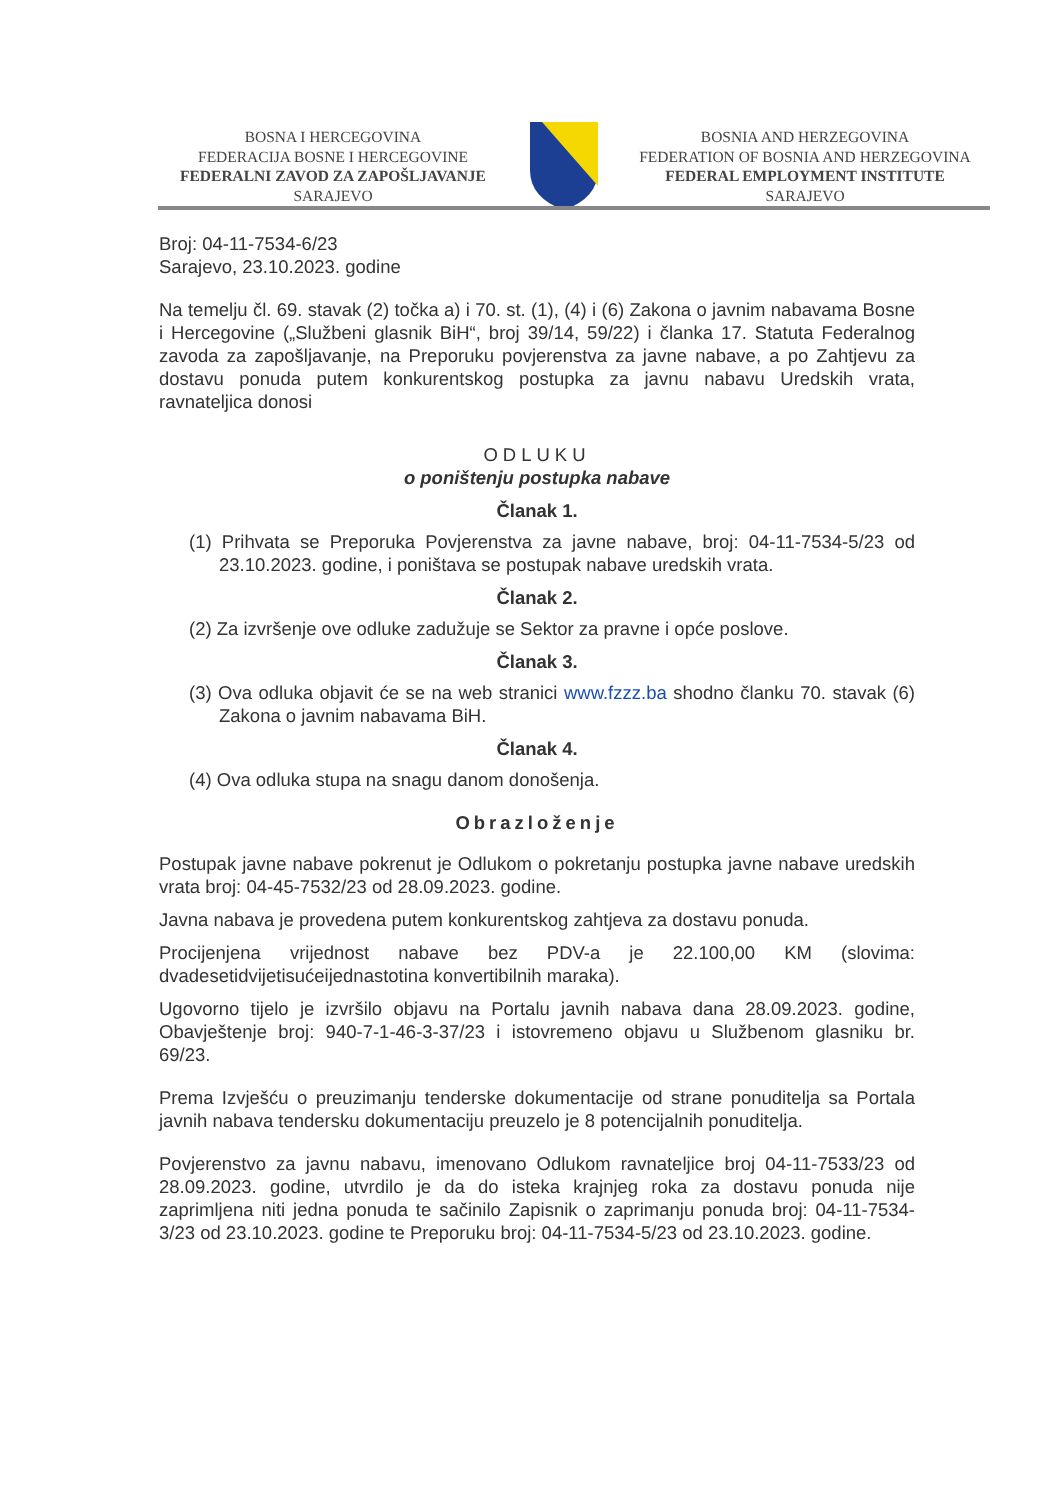BOSNA I HERCEGOVINA
FEDERACIJA BOSNE I HERCEGOVINE
FEDERALNI ZAVOD ZA ZAPOŠLJAVANJE
SARAJEVO
BOSNIA AND HERZEGOVINA
FEDERATION OF BOSNIA AND HERZEGOVINA
FEDERAL EMPLOYMENT INSTITUTE
SARAJEVO
Broj: 04-11-7534-6/23
Sarajevo, 23.10.2023. godine
Na temelju čl. 69. stavak (2) točka a) i 70. st. (1), (4) i (6) Zakona o javnim nabavama Bosne i Hercegovine („Službeni glasnik BiH“, broj 39/14, 59/22) i članka 17. Statuta Federalnog zavoda za zapošljavanje, na Preporuku povjerenstva za javne nabave, a po Zahtjevu za dostavu ponuda putem konkurentskog postupka za javnu nabavu Uredskih vrata, ravnateljica donosi
ODLUKU
o poništenju postupka nabave
Članak 1.
(1) Prihvata se Preporuka Povjerenstva za javne nabave, broj: 04-11-7534-5/23 od 23.10.2023. godine, i poništava se postupak nabave uredskih vrata.
Članak 2.
(2) Za izvršenje ove odluke zadužuje se Sektor za pravne i opće poslove.
Članak 3.
(3) Ova odluka objavit će se na web stranici www.fzzz.ba shodno članku 70. stavak (6) Zakona o javnim nabavama BiH.
Članak 4.
(4) Ova odluka stupa na snagu danom donošenja.
Obrazloženje
Postupak javne nabave pokrenut je Odlukom o pokretanju postupka javne nabave uredskih vrata broj: 04-45-7532/23 od 28.09.2023. godine.
Javna nabava je provedena putem konkurentskog zahtjeva za dostavu ponuda.
Procijenjena vrijednost nabave bez PDV-a je 22.100,00 KM (slovima: dvadesetidvijetisućeijednastotina konvertibilnih maraka).
Ugovorno tijelo je izvršilo objavu na Portalu javnih nabava dana 28.09.2023. godine, Obavještenje broj: 940-7-1-46-3-37/23 i istovremeno objavu u Službenom glasniku br. 69/23.
Prema Izvješću o preuzimanju tenderske dokumentacije od strane ponuditelja sa Portala javnih nabava tendersku dokumentaciju preuzelo je 8 potencijalnih ponuditelja.
Povjerenstvo za javnu nabavu, imenovano Odlukom ravnateljice broj 04-11-7533/23 od 28.09.2023. godine, utvrdilo je da do isteka krajnjeg roka za dostavu ponuda nije zaprimljena niti jedna ponuda te sačinilo Zapisnik o zaprimanju ponuda broj: 04-11-7534-3/23 od 23.10.2023. godine te Preporuku broj: 04-11-7534-5/23 od 23.10.2023. godine.